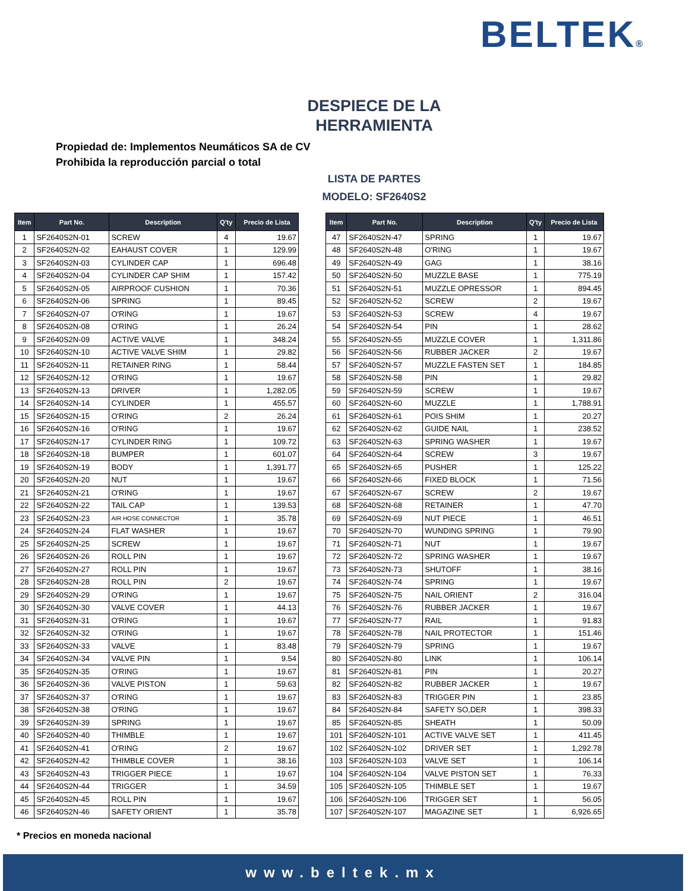BELTEK®
DESPIECE DE LA
HERRAMIENTA
Propiedad de: Implementos Neumáticos SA de CV
Prohibida la reproducción parcial o total
LISTA DE PARTES
MODELO: SF2640S2
| Item | Part No. | Description | Q'ty | Precio de Lista |
| --- | --- | --- | --- | --- |
| 1 | SF2640S2N-01 | SCREW | 4 | 19.67 |
| 2 | SF2640S2N-02 | EAHAUST COVER | 1 | 129.99 |
| 3 | SF2640S2N-03 | CYLINDER CAP | 1 | 696.48 |
| 4 | SF2640S2N-04 | CYLINDER CAP SHIM | 1 | 157.42 |
| 5 | SF2640S2N-05 | AIRPROOF CUSHION | 1 | 70.36 |
| 6 | SF2640S2N-06 | SPRING | 1 | 89.45 |
| 7 | SF2640S2N-07 | O'RING | 1 | 19.67 |
| 8 | SF2640S2N-08 | O'RING | 1 | 26.24 |
| 9 | SF2640S2N-09 | ACTIVE VALVE | 1 | 348.24 |
| 10 | SF2640S2N-10 | ACTIVE VALVE SHIM | 1 | 29.82 |
| 11 | SF2640S2N-11 | RETAINER RING | 1 | 58.44 |
| 12 | SF2640S2N-12 | O'RING | 1 | 19.67 |
| 13 | SF2640S2N-13 | DRIVER | 1 | 1,282.05 |
| 14 | SF2640S2N-14 | CYLINDER | 1 | 455.57 |
| 15 | SF2640S2N-15 | O'RING | 2 | 26.24 |
| 16 | SF2640S2N-16 | O'RING | 1 | 19.67 |
| 17 | SF2640S2N-17 | CYLINDER RING | 1 | 109.72 |
| 18 | SF2640S2N-18 | BUMPER | 1 | 601.07 |
| 19 | SF2640S2N-19 | BODY | 1 | 1,391.77 |
| 20 | SF2640S2N-20 | NUT | 1 | 19.67 |
| 21 | SF2640S2N-21 | O'RING | 1 | 19.67 |
| 22 | SF2640S2N-22 | TAIL CAP | 1 | 139.53 |
| 23 | SF2640S2N-23 | AIR HOSE CONNECTOR | 1 | 35.78 |
| 24 | SF2640S2N-24 | FLAT WASHER | 1 | 19.67 |
| 25 | SF2640S2N-25 | SCREW | 1 | 19.67 |
| 26 | SF2640S2N-26 | ROLL PIN | 1 | 19.67 |
| 27 | SF2640S2N-27 | ROLL PIN | 1 | 19.67 |
| 28 | SF2640S2N-28 | ROLL PIN | 2 | 19.67 |
| 29 | SF2640S2N-29 | O'RING | 1 | 19.67 |
| 30 | SF2640S2N-30 | VALVE COVER | 1 | 44.13 |
| 31 | SF2640S2N-31 | O'RING | 1 | 19.67 |
| 32 | SF2640S2N-32 | O'RING | 1 | 19.67 |
| 33 | SF2640S2N-33 | VALVE | 1 | 83.48 |
| 34 | SF2640S2N-34 | VALVE PIN | 1 | 9.54 |
| 35 | SF2640S2N-35 | O'RING | 1 | 19.67 |
| 36 | SF2640S2N-36 | VALVE PISTON | 1 | 59.63 |
| 37 | SF2640S2N-37 | O'RING | 1 | 19.67 |
| 38 | SF2640S2N-38 | O'RING | 1 | 19.67 |
| 39 | SF2640S2N-39 | SPRING | 1 | 19.67 |
| 40 | SF2640S2N-40 | THIMBLE | 1 | 19.67 |
| 41 | SF2640S2N-41 | O'RING | 2 | 19.67 |
| 42 | SF2640S2N-42 | THIMBLE COVER | 1 | 38.16 |
| 43 | SF2640S2N-43 | TRIGGER PIECE | 1 | 19.67 |
| 44 | SF2640S2N-44 | TRIGGER | 1 | 34.59 |
| 45 | SF2640S2N-45 | ROLL PIN | 1 | 19.67 |
| 46 | SF2640S2N-46 | SAFETY ORIENT | 1 | 35.78 |
| Item | Part No. | Description | Q'ty | Precio de Lista |
| --- | --- | --- | --- | --- |
| 47 | SF2640S2N-47 | SPRING | 1 | 19.67 |
| 48 | SF2640S2N-48 | O'RING | 1 | 19.67 |
| 49 | SF2640S2N-49 | GAG | 1 | 38.16 |
| 50 | SF2640S2N-50 | MUZZLE BASE | 1 | 775.19 |
| 51 | SF2640S2N-51 | MUZZLE OPRESSOR | 1 | 894.45 |
| 52 | SF2640S2N-52 | SCREW | 2 | 19.67 |
| 53 | SF2640S2N-53 | SCREW | 4 | 19.67 |
| 54 | SF2640S2N-54 | PIN | 1 | 28.62 |
| 55 | SF2640S2N-55 | MUZZLE COVER | 1 | 1,311.86 |
| 56 | SF2640S2N-56 | RUBBER JACKER | 2 | 19.67 |
| 57 | SF2640S2N-57 | MUZZLE FASTEN SET | 1 | 184.85 |
| 58 | SF2640S2N-58 | PIN | 1 | 29.82 |
| 59 | SF2640S2N-59 | SCREW | 1 | 19.67 |
| 60 | SF2640S2N-60 | MUZZLE | 1 | 1,788.91 |
| 61 | SF2640S2N-61 | POIS SHIM | 1 | 20.27 |
| 62 | SF2640S2N-62 | GUIDE NAIL | 1 | 238.52 |
| 63 | SF2640S2N-63 | SPRING WASHER | 1 | 19.67 |
| 64 | SF2640S2N-64 | SCREW | 3 | 19.67 |
| 65 | SF2640S2N-65 | PUSHER | 1 | 125.22 |
| 66 | SF2640S2N-66 | FIXED BLOCK | 1 | 71.56 |
| 67 | SF2640S2N-67 | SCREW | 2 | 19.67 |
| 68 | SF2640S2N-68 | RETAINER | 1 | 47.70 |
| 69 | SF2640S2N-69 | NUT PIECE | 1 | 46.51 |
| 70 | SF2640S2N-70 | WUNDING SPRING | 1 | 79.90 |
| 71 | SF2640S2N-71 | NUT | 1 | 19.67 |
| 72 | SF2640S2N-72 | SPRING WASHER | 1 | 19.67 |
| 73 | SF2640S2N-73 | SHUTOFF | 1 | 38.16 |
| 74 | SF2640S2N-74 | SPRING | 1 | 19.67 |
| 75 | SF2640S2N-75 | NAIL ORIENT | 2 | 316.04 |
| 76 | SF2640S2N-76 | RUBBER JACKER | 1 | 19.67 |
| 77 | SF2640S2N-77 | RAIL | 1 | 91.83 |
| 78 | SF2640S2N-78 | NAIL PROTECTOR | 1 | 151.46 |
| 79 | SF2640S2N-79 | SPRING | 1 | 19.67 |
| 80 | SF2640S2N-80 | LINK | 1 | 106.14 |
| 81 | SF2640S2N-81 | PIN | 1 | 20.27 |
| 82 | SF2640S2N-82 | RUBBER JACKER | 1 | 19.67 |
| 83 | SF2640S2N-83 | TRIGGER PIN | 1 | 23.85 |
| 84 | SF2640S2N-84 | SAFETY SO,DER | 1 | 398.33 |
| 85 | SF2640S2N-85 | SHEATH | 1 | 50.09 |
| 101 | SF2640S2N-101 | ACTIVE VALVE SET | 1 | 411.45 |
| 102 | SF2640S2N-102 | DRIVER SET | 1 | 1,292.78 |
| 103 | SF2640S2N-103 | VALVE SET | 1 | 106.14 |
| 104 | SF2640S2N-104 | VALVE PISTON SET | 1 | 76.33 |
| 105 | SF2640S2N-105 | THIMBLE SET | 1 | 19.67 |
| 106 | SF2640S2N-106 | TRIGGER SET | 1 | 56.05 |
| 107 | SF2640S2N-107 | MAGAZINE SET | 1 | 6,926.65 |
* Precios en moneda nacional
www.beltek.mx